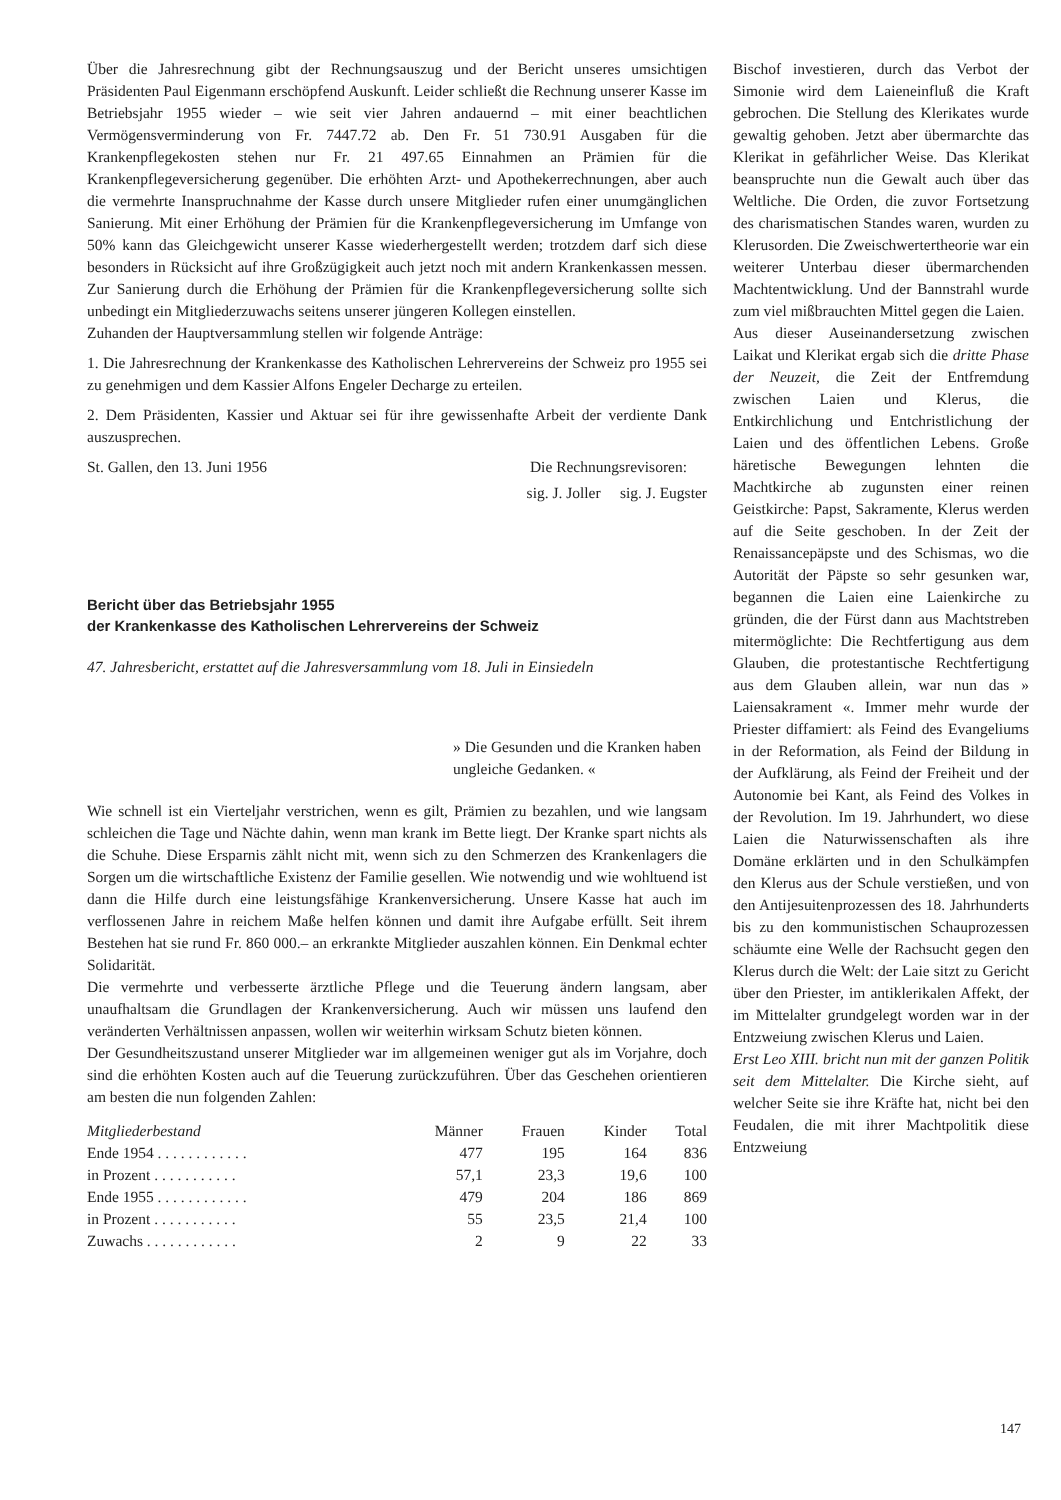Über die Jahresrechnung gibt der Rechnungsauszug und der Bericht unseres umsichtigen Präsidenten Paul Eigenmann erschöpfend Auskunft. Leider schließt die Rechnung unserer Kasse im Betriebsjahr 1955 wieder – wie seit vier Jahren andauernd – mit einer beachtlichen Vermögensverminderung von Fr. 7447.72 ab. Den Fr. 51 730.91 Ausgaben für die Krankenpflegekosten stehen nur Fr. 21 497.65 Einnahmen an Prämien für die Krankenpflegeversicherung gegenüber. Die erhöhten Arzt- und Apothekerrechnungen, aber auch die vermehrte Inanspruchnahme der Kasse durch unsere Mitglieder rufen einer unumgänglichen Sanierung. Mit einer Erhöhung der Prämien für die Krankenpflegeversicherung im Umfange von 50% kann das Gleichgewicht unserer Kasse wiederhergestellt werden; trotzdem darf sich diese besonders in Rücksicht auf ihre Großzügigkeit auch jetzt noch mit andern Krankenkassen messen. Zur Sanierung durch die Erhöhung der Prämien für die Krankenpflegeversicherung sollte sich unbedingt ein Mitgliederzuwachs seitens unserer jüngeren Kollegen einstellen.
Zuhanden der Hauptversammlung stellen wir folgende Anträge:
1. Die Jahresrechnung der Krankenkasse des Katholischen Lehrervereins der Schweiz pro 1955 sei zu genehmigen und dem Kassier Alfons Engeler Decharge zu erteilen.
2. Dem Präsidenten, Kassier und Aktuar sei für ihre gewissenhafte Arbeit der verdiente Dank auszusprechen.
St. Gallen, den 13. Juni 1956 Die Rechnungsrevisoren:
sig. J. Joller sig. J. Eugster
Bericht über das Betriebsjahr 1955
der Krankenkasse des Katholischen Lehrervereins der Schweiz
47. Jahresbericht, erstattet auf die Jahresversammlung vom 18. Juli in Einsiedeln
» Die Gesunden und die Kranken haben ungleiche Gedanken. «
Wie schnell ist ein Vierteljahr verstrichen, wenn es gilt, Prämien zu bezahlen, und wie langsam schleichen die Tage und Nächte dahin, wenn man krank im Bette liegt. Der Kranke spart nichts als die Schuhe. Diese Ersparnis zählt nicht mit, wenn sich zu den Schmerzen des Krankenlagers die Sorgen um die wirtschaftliche Existenz der Familie gesellen. Wie notwendig und wie wohltuend ist dann die Hilfe durch eine leistungsfähige Krankenversicherung. Unsere Kasse hat auch im verflossenen Jahre in reichem Maße helfen können und damit ihre Aufgabe erfüllt. Seit ihrem Bestehen hat sie rund Fr. 860 000.– an erkrankte Mitglieder auszahlen können. Ein Denkmal echter Solidarität.
Die vermehrte und verbesserte ärztliche Pflege und die Teuerung ändern langsam, aber unaufhaltsam die Grundlagen der Krankenversicherung. Auch wir müssen uns laufend den veränderten Verhältnissen anpassen, wollen wir weiterhin wirksam Schutz bieten können.
Der Gesundheitszustand unserer Mitglieder war im allgemeinen weniger gut als im Vorjahre, doch sind die erhöhten Kosten auch auf die Teuerung zurückzuführen. Über das Geschehen orientieren am besten die nun folgenden Zahlen:
| Mitgliederbestand | Männer | Frauen | Kinder | Total |
| --- | --- | --- | --- | --- |
| Ende 1954 . . . . . . . . . . . . | 477 | 195 | 164 | 836 |
| in Prozent . . . . . . . . . . . | 57,1 | 23,3 | 19,6 | 100 |
| Ende 1955 . . . . . . . . . . . . | 479 | 204 | 186 | 869 |
| in Prozent . . . . . . . . . . . | 55 | 23,5 | 21,4 | 100 |
| Zuwachs . . . . . . . . . . . . | 2 | 9 | 22 | 33 |
Bischof investieren, durch das Verbot der Simonie wird dem Laieneinfluß die Kraft gebrochen. Die Stellung des Klerikates wurde gewaltig gehoben. Jetzt aber übermarchte das Klerikat in gefährlicher Weise. Das Klerikat beanspruchte nun die Gewalt auch über das Weltliche. Die Orden, die zuvor Fortsetzung des charismatischen Standes waren, wurden zu Klerusorden. Die Zweischwertertheorie war ein weiterer Unterbau dieser übermarchenden Machtentwicklung. Und der Bannstrahl wurde zum viel mißbrauchten Mittel gegen die Laien.
Aus dieser Auseinandersetzung zwischen Laikat und Klerikat ergab sich die dritte Phase der Neuzeit, die Zeit der Entfremdung zwischen Laien und Klerus, die Entkirchlichung und Entchristlichung der Laien und des öffentlichen Lebens. Große häretische Bewegungen lehnten die Machtkirche ab zugunsten einer reinen Geistkirche: Papst, Sakramente, Klerus werden auf die Seite geschoben. In der Zeit der Renaissancepäpste und des Schismas, wo die Autorität der Päpste so sehr gesunken war, begannen die Laien eine Laienkirche zu gründen, die der Fürst dann aus Machtstreben mitermöglichte: Die Rechtfertigung aus dem Glauben, die protestantische Rechtfertigung aus dem Glauben allein, war nun das » Laiensakrament «. Immer mehr wurde der Priester diffamiert: als Feind des Evangeliums in der Reformation, als Feind der Bildung in der Aufklärung, als Feind der Freiheit und der Autonomie bei Kant, als Feind des Volkes in der Revolution. Im 19. Jahrhundert, wo diese Laien die Naturwissenschaften als ihre Domäne erklärten und in den Schulkämpfen den Klerus aus der Schule verstießen, und von den Antijesuitenprozessen des 18. Jahrhunderts bis zu den kommunistischen Schauprozessen schäumte eine Welle der Rachsucht gegen den Klerus durch die Welt: der Laie sitzt zu Gericht über den Priester, im antiklerikalen Affekt, der im Mittelalter grundgelegt worden war in der Entzweiung zwischen Klerus und Laien.
Erst Leo XIII. bricht nun mit der ganzen Politik seit dem Mittelalter. Die Kirche sieht, auf welcher Seite sie ihre Kräfte hat, nicht bei den Feudalen, die mit ihrer Machtpolitik diese Entzweiung
147